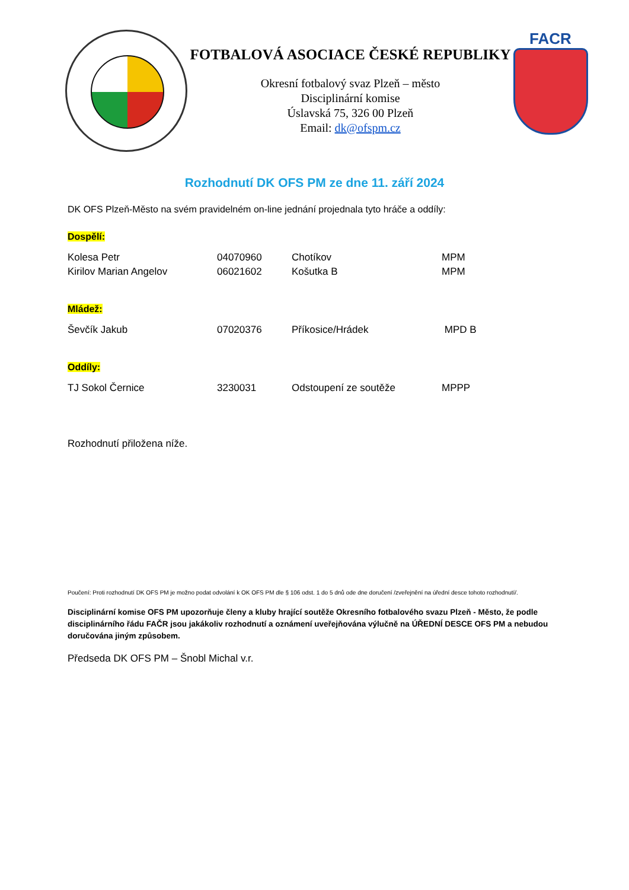FOTBALOVÁ ASOCIACE ČESKÉ REPUBLIKY
Okresní fotbalový svaz Plzeň – město
Disciplinární komise
Úslavská 75, 326 00 Plzeň
Email: dk@ofspm.cz
FACR
Rozhodnutí DK OFS PM ze dne 11. září 2024
DK OFS Plzeň-Město na svém pravidelném on-line jednání projednala tyto hráče a oddíly:
Dospělí:
| Kolesa Petr | 04070960 | Chotíkov | MPM |
| Kirilov Marian Angelov | 06021602 | Košutka B | MPM |
Mládež:
| Ševčík Jakub | 07020376 | Příkosice/Hrádek | MPD B |
Oddíly:
| TJ Sokol Černice | 3230031 | Odstoupení ze soutěže | MPPP |
Rozhodnutí přiložena níže.
Poučení: Proti rozhodnutí DK OFS PM je možno podat odvolání k OK OFS PM dle § 106 odst. 1 do 5 dnů ode dne doručení /zveřejnění na úřední desce tohoto rozhodnutí/.
Disciplinární komise OFS PM upozorňuje členy a kluby hrající soutěže Okresního fotbalového svazu Plzeň - Město, že podle disciplinárního řádu FAČR jsou jakákoliv rozhodnutí a oznámení uveřejňována výlučně na ÚŘEDNÍ DESCE OFS PM a nebudou doručována jiným způsobem.
Předseda DK OFS PM – Šnobl Michal v.r.